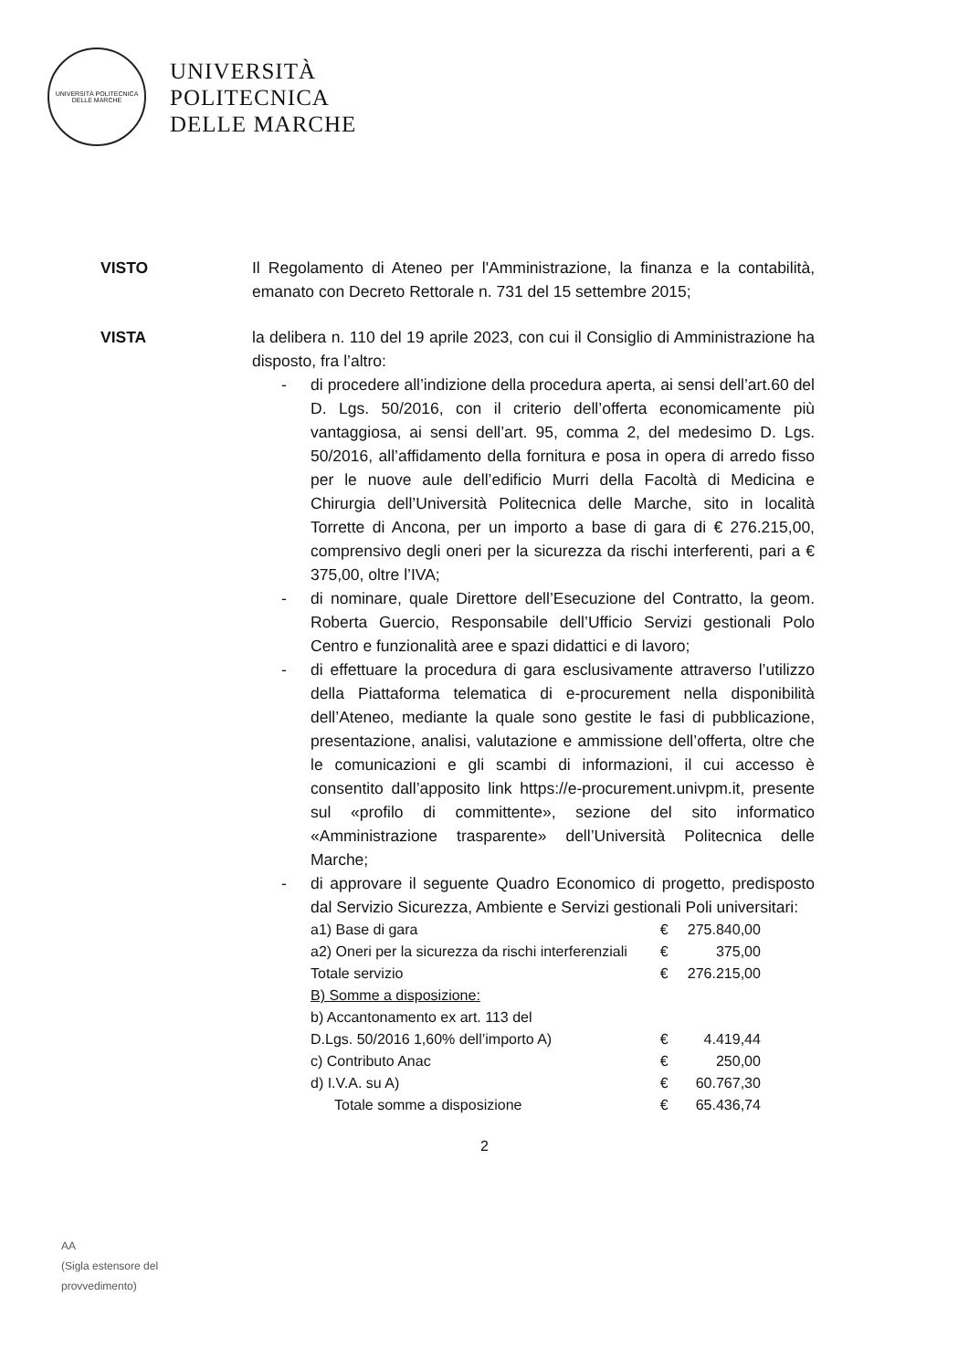UNIVERSITÀ POLITECNICA
DELLE MARCHE
UNIVERSITÀ
POLITECNICA
DELLE MARCHE
VISTO Il Regolamento di Ateneo per l'Amministrazione, la finanza e la contabilità, emanato con Decreto Rettorale n. 731 del 15 settembre 2015;
VISTA la delibera n. 110 del 19 aprile 2023, con cui il Consiglio di Amministrazione ha disposto, fra l’altro:
- di procedere all’indizione della procedura aperta, ai sensi dell’art.60 del D. Lgs. 50/2016, con il criterio dell’offerta economicamente più vantaggiosa, ai sensi dell’art. 95, comma 2, del medesimo D. Lgs. 50/2016, all’affidamento della fornitura e posa in opera di arredo fisso per le nuove aule dell’edificio Murri della Facoltà di Medicina e Chirurgia dell’Università Politecnica delle Marche, sito in località Torrette di Ancona, per un importo a base di gara di € 276.215,00, comprensivo degli oneri per la sicurezza da rischi interferenti, pari a € 375,00, oltre l’IVA;
- di nominare, quale Direttore dell’Esecuzione del Contratto, la geom. Roberta Guercio, Responsabile dell’Ufficio Servizi gestionali Polo Centro e funzionalità aree e spazi didattici e di lavoro;
- di effettuare la procedura di gara esclusivamente attraverso l’utilizzo della Piattaforma telematica di e-procurement nella disponibilità dell’Ateneo, mediante la quale sono gestite le fasi di pubblicazione, presentazione, analisi, valutazione e ammissione dell’offerta, oltre che le comunicazioni e gli scambi di informazioni, il cui accesso è consentito dall’apposito link https://e-procurement.univpm.it, presente sul «profilo di committente», sezione del sito informatico «Amministrazione trasparente» dell’Università Politecnica delle Marche;
- di approvare il seguente Quadro Economico di progetto, predisposto dal Servizio Sicurezza, Ambiente e Servizi gestionali Poli universitari:
| a1) Base di gara | € | 275.840,00 |
| a2) Oneri per la sicurezza da rischi interferenziali | € | 375,00 |
| Totale servizio | € | 276.215,00 |
| B) Somme a disposizione: | | |
| b) Accantonamento ex art. 113 del | | |
| D.Lgs. 50/2016 1,60% dell’importo A) | € | 4.419,44 |
| c) Contributo Anac | € | 250,00 |
| d) I.V.A. su A) | € | 60.767,30 |
| Totale somme a disposizione | € | 65.436,74 |
2
AA
(Sigla estensore del
provvedimento)